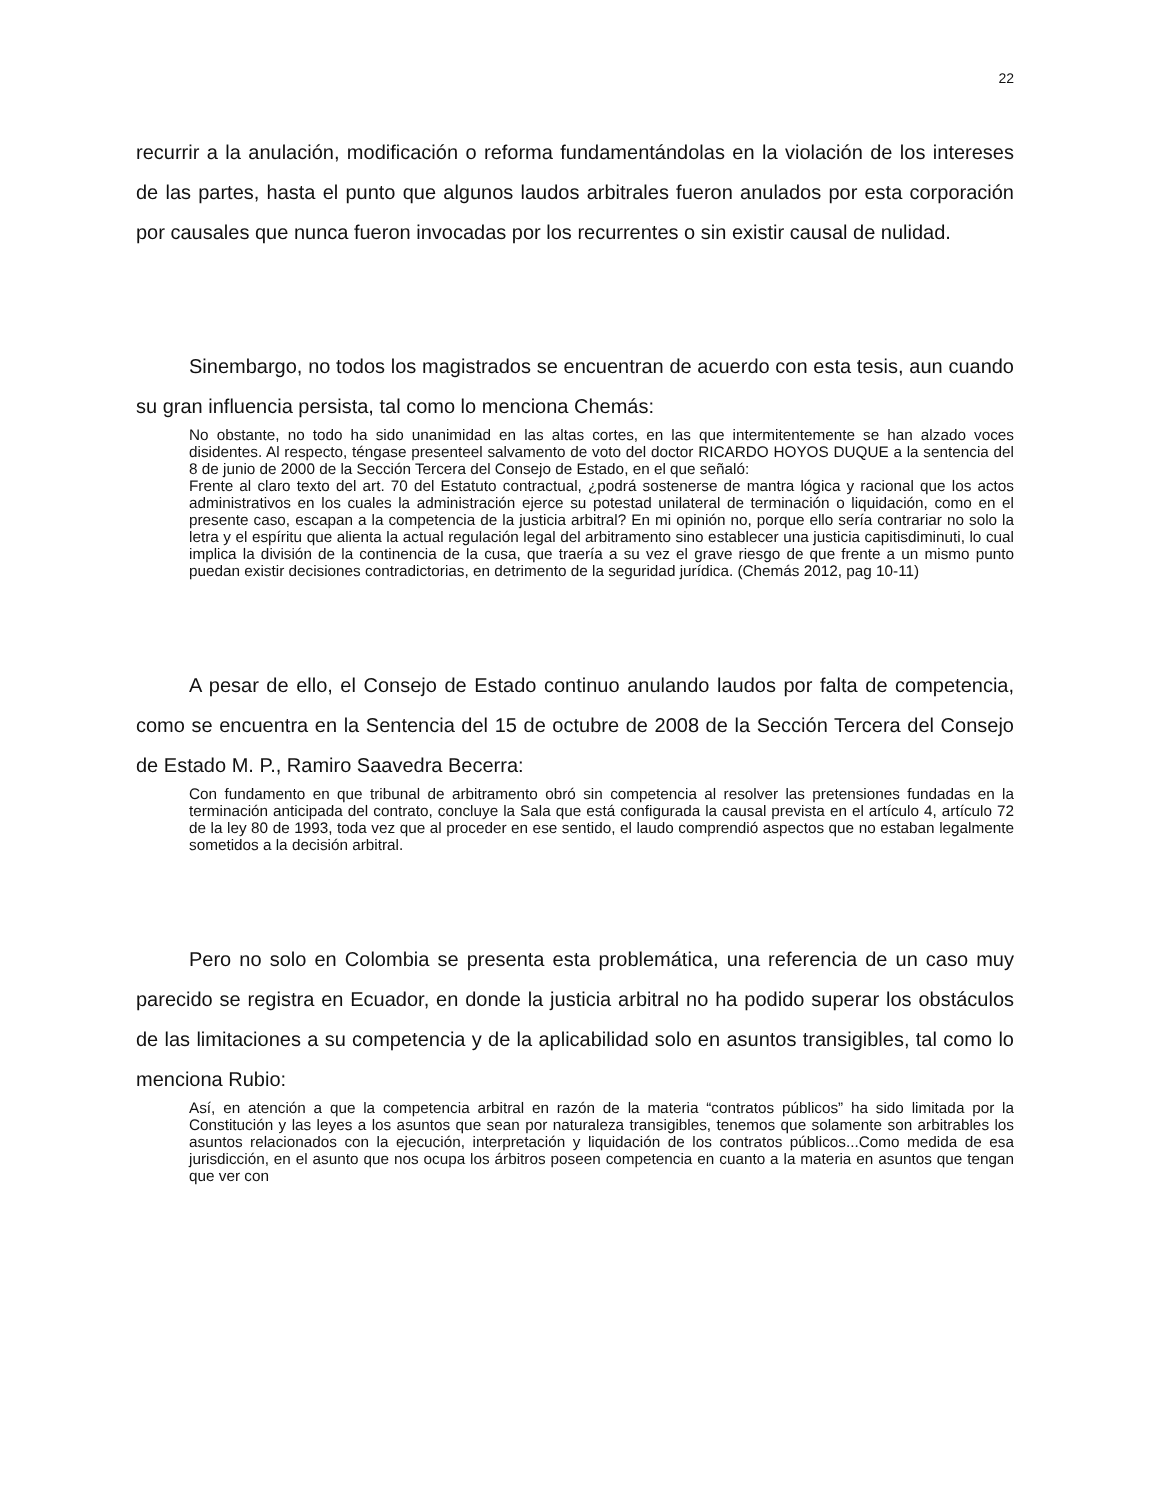22
recurrir a la anulación, modificación o reforma fundamentándolas en la violación de los intereses de las partes, hasta el punto que algunos laudos arbitrales fueron anulados por esta corporación por causales que nunca fueron invocadas por los recurrentes o sin existir causal de nulidad.
Sinembargo, no todos los magistrados se encuentran de acuerdo con esta tesis, aun cuando su gran influencia persista, tal como lo menciona Chemás:
No obstante, no todo ha sido unanimidad en las altas cortes, en las que intermitentemente se han alzado voces disidentes. Al respecto, téngase presenteel salvamento de voto del doctor RICARDO HOYOS DUQUE a la sentencia del 8 de junio de 2000 de la Sección Tercera del Consejo de Estado, en el que señaló:
Frente al claro texto del art. 70 del Estatuto contractual, ¿podrá sostenerse de mantra lógica y racional que los actos administrativos en los cuales la administración ejerce su potestad unilateral de terminación o liquidación, como en el presente caso, escapan a la competencia de la justicia arbitral? En mi opinión no, porque ello sería contrariar no solo la letra y el espíritu que alienta la actual regulación legal del arbitramento sino establecer una justicia capitisdiminuti, lo cual implica la división de la continencia de la cusa, que traería a su vez el grave riesgo de que frente a un mismo punto puedan existir decisiones contradictorias, en detrimento de la seguridad jurídica. (Chemás 2012, pag 10-11)
A pesar de ello, el Consejo de Estado continuo anulando laudos por falta de competencia, como se encuentra en la Sentencia del 15 de octubre de 2008 de la Sección Tercera del Consejo de Estado M. P., Ramiro Saavedra Becerra:
Con fundamento en que tribunal de arbitramento obró sin competencia al resolver las pretensiones fundadas en la terminación anticipada del contrato, concluye la Sala que está configurada la causal prevista en el artículo 4, artículo 72 de la ley 80 de 1993, toda vez que al proceder en ese sentido, el laudo comprendió aspectos que no estaban legalmente sometidos a la decisión arbitral.
Pero no solo en Colombia se presenta esta problemática, una referencia de un caso muy parecido se registra en Ecuador, en donde la justicia arbitral no ha podido superar los obstáculos de las limitaciones a su competencia y de la aplicabilidad solo en asuntos transigibles, tal como lo menciona Rubio:
Así, en atención a que la competencia arbitral en razón de la materia “contratos públicos” ha sido limitada por la Constitución y las leyes a los asuntos que sean por naturaleza transigibles, tenemos que solamente son arbitrables los asuntos relacionados con la ejecución, interpretación y liquidación de los contratos públicos...Como medida de esa jurisdicción, en el asunto que nos ocupa los árbitros poseen competencia en cuanto a la materia en asuntos que tengan que ver con